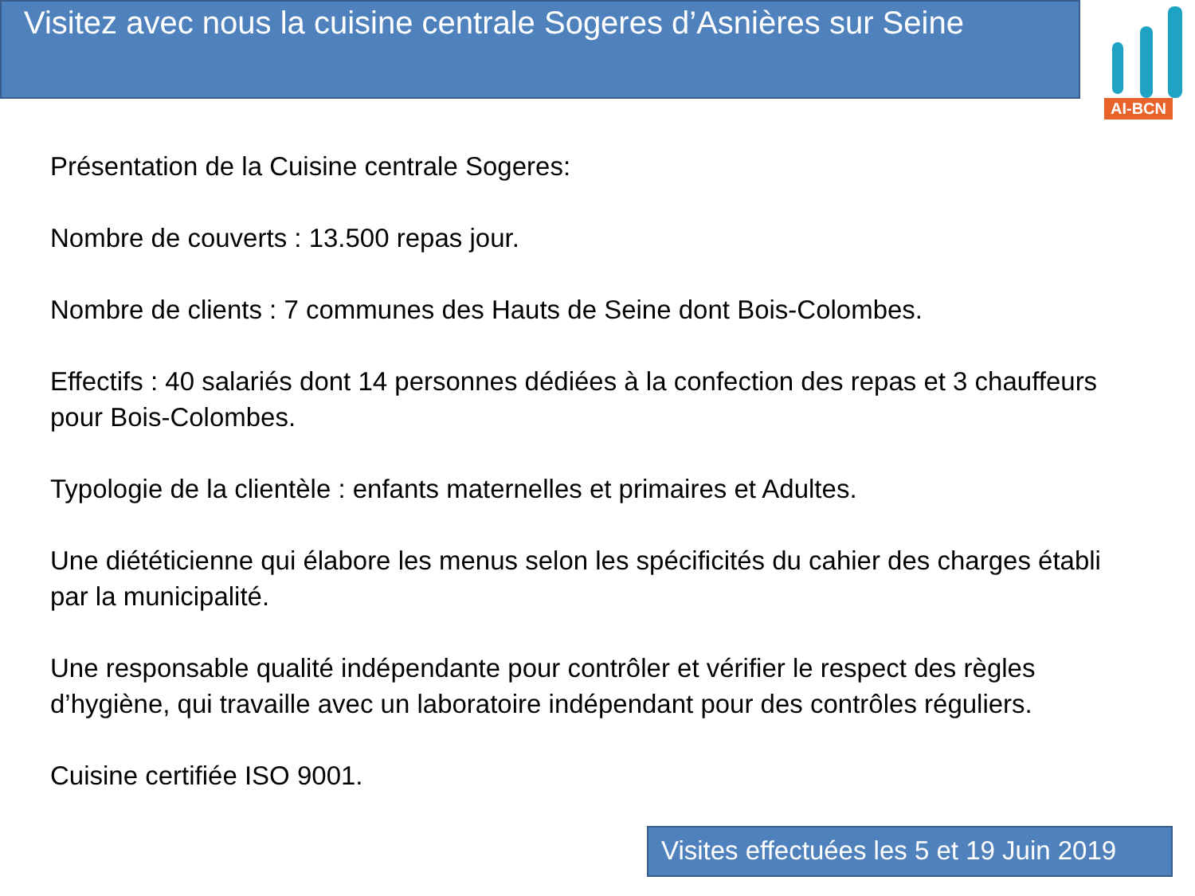Visitez avec nous la cuisine centrale Sogeres d’Asnières sur Seine
AI-BCN
Présentation de la Cuisine centrale Sogeres:
Nombre de couverts : 13.500 repas jour.
Nombre de clients : 7 communes des Hauts de Seine dont Bois-Colombes.
Effectifs : 40 salariés dont 14 personnes dédiées à la confection des repas et 3 chauffeurs pour Bois-Colombes.
Typologie de la clientèle : enfants maternelles et primaires et Adultes.
Une diététicienne qui élabore les menus selon les spécificités du cahier des charges établi par la municipalité.
Une responsable qualité indépendante pour contrôler et vérifier le respect des règles d’hygiène, qui travaille avec un laboratoire indépendant pour des contrôles réguliers.
Cuisine certifiée ISO 9001.
Visites effectuées les 5 et 19 Juin 2019